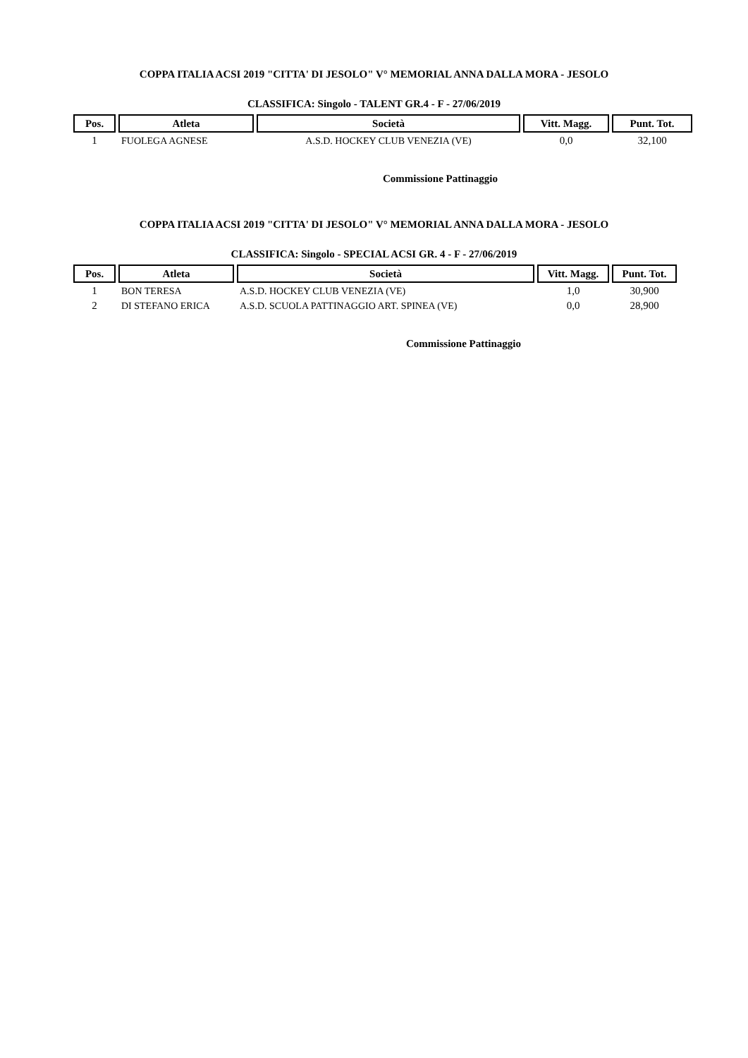COPPA ITALIA ACSI 2019 "CITTA' DI JESOLO" V° MEMORIAL ANNA DALLA MORA - JESOLO
CLASSIFICA: Singolo - TALENT GR.4 - F - 27/06/2019
| Pos. | Atleta | Società | Vitt. Magg. | Punt. Tot. |
| --- | --- | --- | --- | --- |
| 1 | FUOLEGA AGNESE | A.S.D. HOCKEY CLUB VENEZIA (VE) | 0,0 | 32,100 |
Commissione Pattinaggio
COPPA ITALIA ACSI 2019 "CITTA' DI JESOLO" V° MEMORIAL ANNA DALLA MORA - JESOLO
CLASSIFICA: Singolo - SPECIAL ACSI GR. 4 - F - 27/06/2019
| Pos. | Atleta | Società | Vitt. Magg. | Punt. Tot. |
| --- | --- | --- | --- | --- |
| 1 | BON TERESA | A.S.D. HOCKEY CLUB VENEZIA (VE) | 1,0 | 30,900 |
| 2 | DI STEFANO ERICA | A.S.D. SCUOLA PATTINAGGIO ART. SPINEA (VE) | 0,0 | 28,900 |
Commissione Pattinaggio